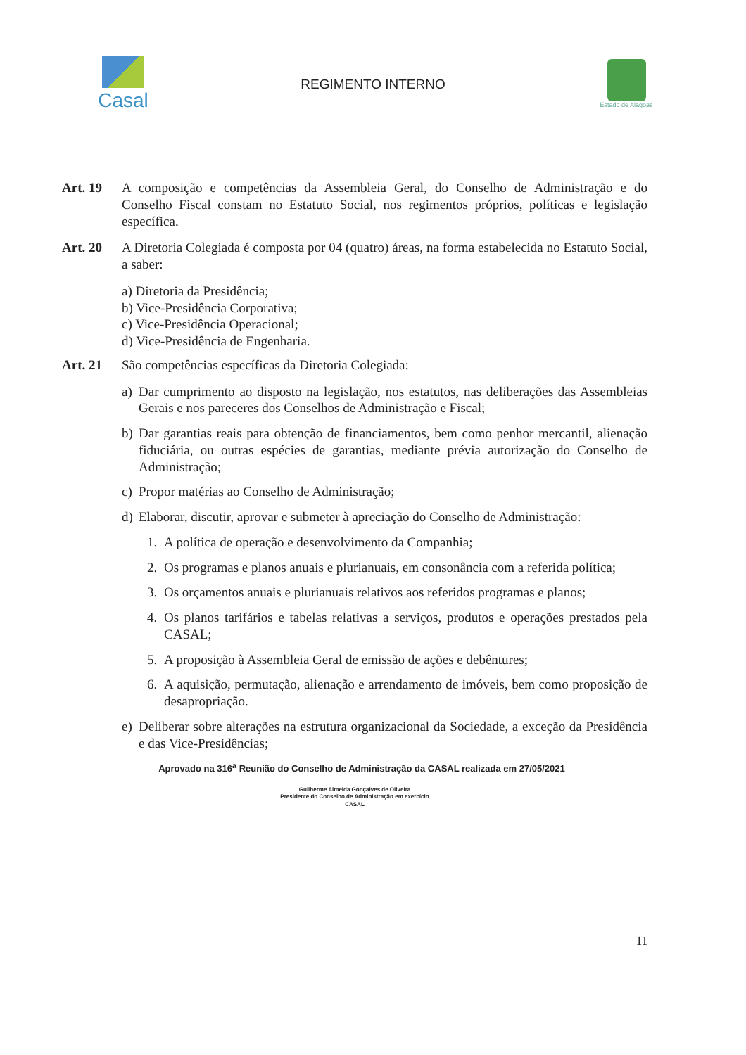Casal
REGIMENTO INTERNO
Estado de Alagoas
Art. 19 A composição e competências da Assembleia Geral, do Conselho de Administração e do Conselho Fiscal constam no Estatuto Social, nos regimentos próprios, políticas e legislação específica.
Art. 20 A Diretoria Colegiada é composta por 04 (quatro) áreas, na forma estabelecida no Estatuto Social, a saber:
a) Diretoria da Presidência;
b) Vice-Presidência Corporativa;
c) Vice-Presidência Operacional;
d) Vice-Presidência de Engenharia.
Art. 21 São competências específicas da Diretoria Colegiada:
a) Dar cumprimento ao disposto na legislação, nos estatutos, nas deliberações das Assembleias Gerais e nos pareceres dos Conselhos de Administração e Fiscal;
b) Dar garantias reais para obtenção de financiamentos, bem como penhor mercantil, alienação fiduciária, ou outras espécies de garantias, mediante prévia autorização do Conselho de Administração;
c) Propor matérias ao Conselho de Administração;
d) Elaborar, discutir, aprovar e submeter à apreciação do Conselho de Administração:
1. A política de operação e desenvolvimento da Companhia;
2. Os programas e planos anuais e plurianuais, em consonância com a referida política;
3. Os orçamentos anuais e plurianuais relativos aos referidos programas e planos;
4. Os planos tarifários e tabelas relativas a serviços, produtos e operações prestados pela CASAL;
5. A proposição à Assembleia Geral de emissão de ações e debêntures;
6. A aquisição, permutação, alienação e arrendamento de imóveis, bem como proposição de desapropriação.
e) Deliberar sobre alterações na estrutura organizacional da Sociedade, a exceção da Presidência e das Vice-Presidências;
Aprovado na 316<sup>a</sup> Reunião do Conselho de Administração da CASAL realizada em 27/05/2021
Guilherme Almeida Gonçalves de Oliveira
Presidente do Conselho de Administração em exercício
CASAL
11